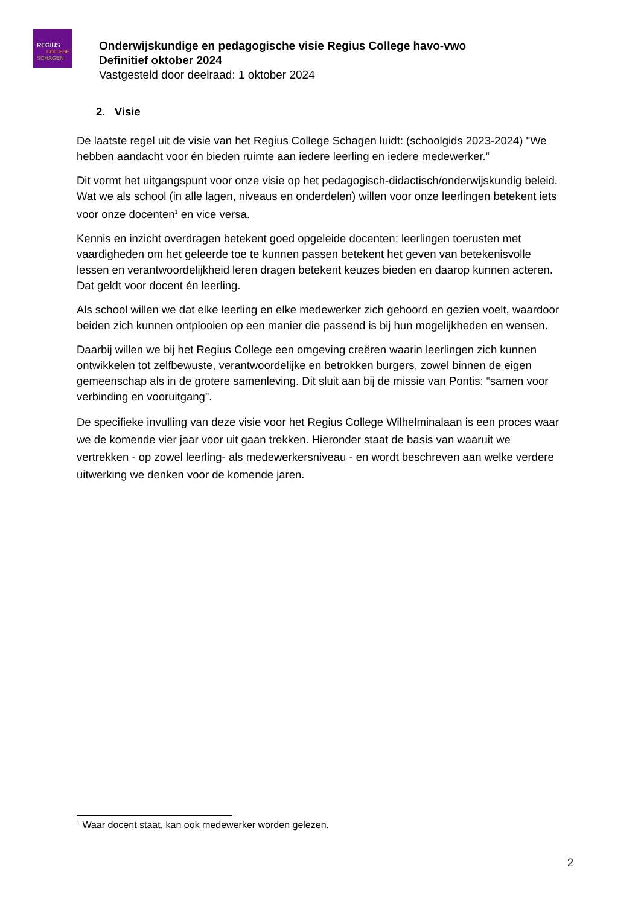REGIUS
COLLEGE
SCHAGEN
Onderwijskundige en pedagogische visie Regius College havo-vwo
Definitief oktober 2024
Vastgesteld door deelraad: 1 oktober 2024
2. Visie
De laatste regel uit de visie van het Regius College Schagen luidt: (schoolgids 2023-2024) "We hebben aandacht voor én bieden ruimte aan iedere leerling en iedere medewerker.”
Dit vormt het uitgangspunt voor onze visie op het pedagogisch-didactisch/onderwijskundig beleid. Wat we als school (in alle lagen, niveaus en onderdelen) willen voor onze leerlingen betekent iets voor onze docenten<sup>1</sup> en vice versa.
Kennis en inzicht overdragen betekent goed opgeleide docenten; leerlingen toerusten met vaardigheden om het geleerde toe te kunnen passen betekent het geven van betekenisvolle lessen en verantwoordelijkheid leren dragen betekent keuzes bieden en daarop kunnen acteren. Dat geldt voor docent én leerling.
Als school willen we dat elke leerling en elke medewerker zich gehoord en gezien voelt, waardoor beiden zich kunnen ontplooien op een manier die passend is bij hun mogelijkheden en wensen.
Daarbij willen we bij het Regius College een omgeving creëren waarin leerlingen zich kunnen ontwikkelen tot zelfbewuste, verantwoordelijke en betrokken burgers, zowel binnen de eigen gemeenschap als in de grotere samenleving. Dit sluit aan bij de missie van Pontis: “samen voor verbinding en vooruitgang”.
De specifieke invulling van deze visie voor het Regius College Wilhelminalaan is een proces waar we de komende vier jaar voor uit gaan trekken. Hieronder staat de basis van waaruit we vertrekken - op zowel leerling- als medewerkersniveau - en wordt beschreven aan welke verdere uitwerking we denken voor de komende jaren.
<sup>1</sup> Waar docent staat, kan ook medewerker worden gelezen.
2